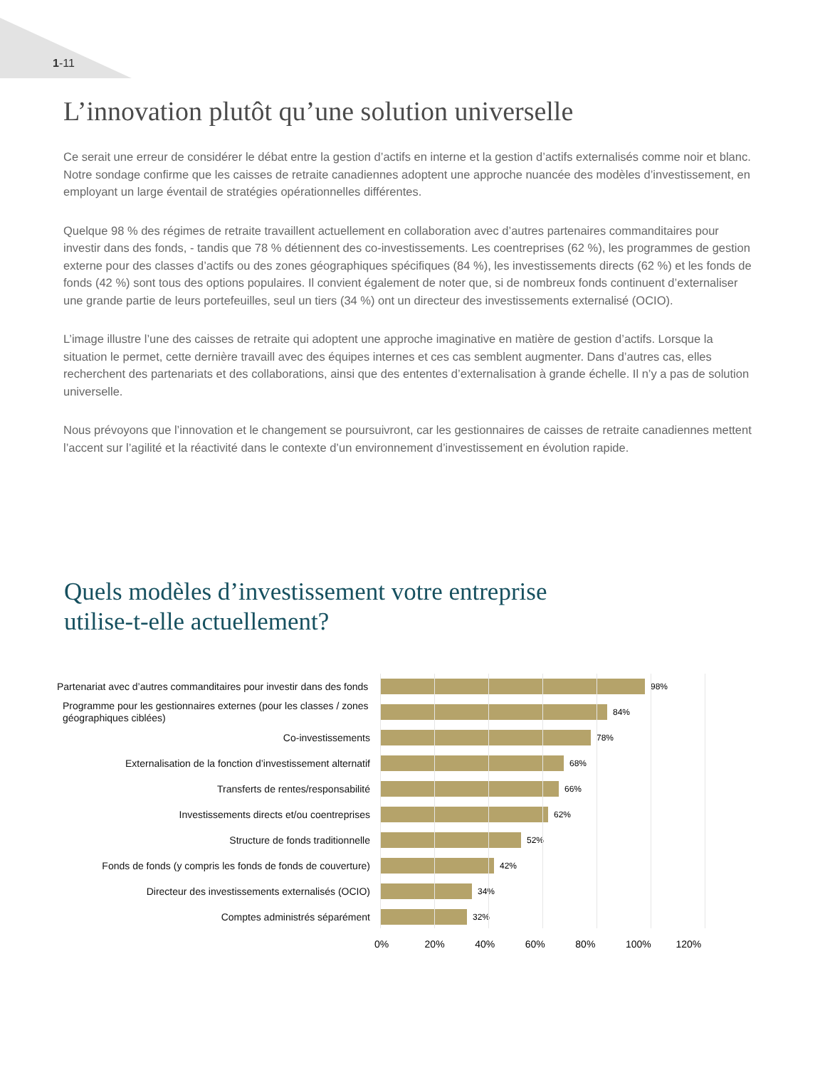1-11
L’innovation plutôt qu’une solution universelle
Ce serait une erreur de considérer le débat entre la gestion d’actifs en interne et la gestion d’actifs externalisés comme noir et blanc. Notre sondage confirme que les caisses de retraite canadiennes adoptent une approche nuancée des modèles d’investissement, en employant un large éventail de stratégies opérationnelles différentes.
Quelque 98 % des régimes de retraite travaillent actuellement en collaboration avec d’autres partenaires commanditaires pour investir dans des fonds, - tandis que 78 % détiennent des co-investissements. Les coentreprises (62 %), les programmes de gestion externe pour des classes d’actifs ou des zones géographiques spécifiques (84 %), les investissements directs (62 %) et les fonds de fonds (42 %) sont tous des options populaires. Il convient également de noter que, si de nombreux fonds continuent d’externaliser une grande partie de leurs portefeuilles, seul un tiers (34 %) ont un directeur des investissements externalisé (OCIO).
L’image illustre l’une des caisses de retraite qui adoptent une approche imaginative en matière de gestion d’actifs. Lorsque la situation le permet, cette dernière travaill avec des équipes internes et ces cas semblent augmenter. Dans d’autres cas, elles recherchent des partenariats et des collaborations, ainsi que des ententes d’externalisation à grande échelle. Il n’y a pas de solution universelle.
Nous prévoyons que l’innovation et le changement se poursuivront, car les gestionnaires de caisses de retraite canadiennes mettent l’accent sur l’agilité et la réactivité dans le contexte d’un environnement d’investissement en évolution rapide.
Quels modèles d’investissement votre entreprise
utilise-t-elle actuellement?
Partenariat avec d’autres commanditaires pour investir dans des fonds
98%
Programme pour les gestionnaires externes (pour les classes / zones géographiques ciblées)
84%
Co-investissements
78%
Externalisation de la fonction d’investissement alternatif
68%
Transferts de rentes/responsabilité
66%
Investissements directs et/ou coentreprises
62%
Structure de fonds traditionnelle
52%
Fonds de fonds (y compris les fonds de fonds de couverture)
42%
Directeur des investissements externalisés (OCIO)
34%
Comptes administrés séparément
32%
0% 20% 40% 60% 80% 100% 120%